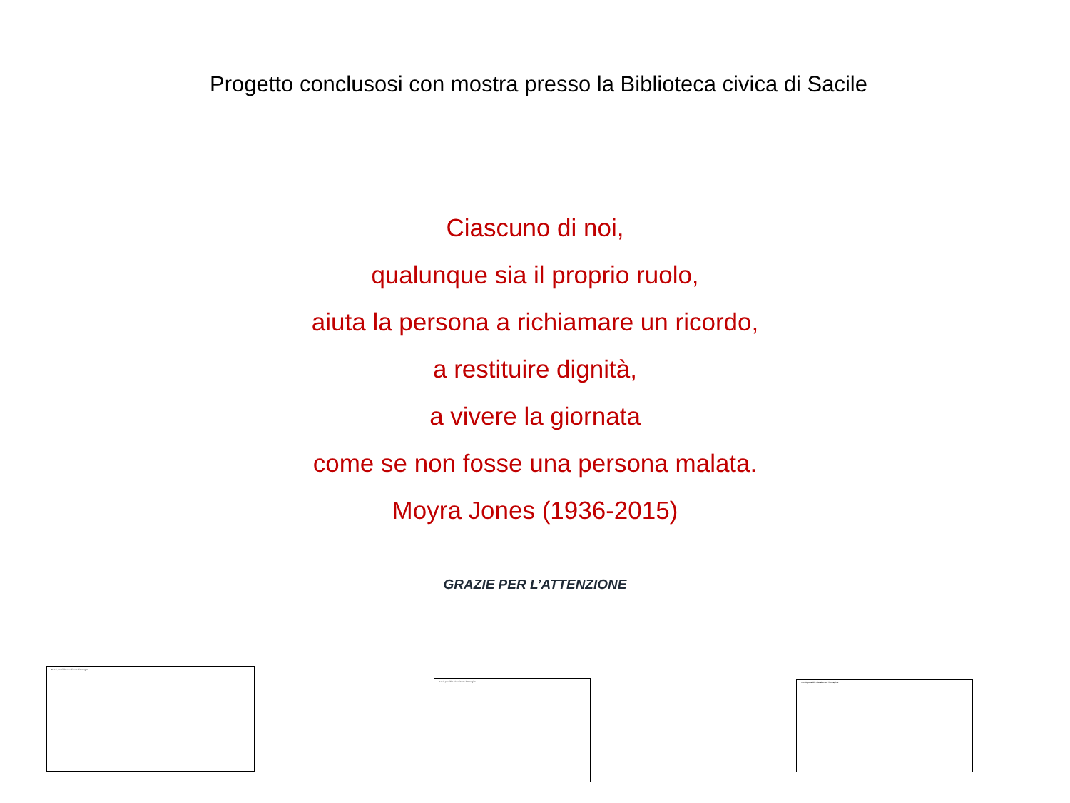Progetto conclusosi con mostra presso la Biblioteca civica di Sacile
Ciascuno di noi,
qualunque sia il proprio ruolo,
aiuta la persona a richiamare un ricordo,
a restituire dignità,
a vivere la giornata
come se non fosse una persona malata.
Moyra Jones (1936-2015)
GRAZIE PER L’ATTENZIONE
Non è possibile visualizzare l'immagine.
Non è possibile visualizzare l'immagine. Non è possibile visualizzare l'immagine.